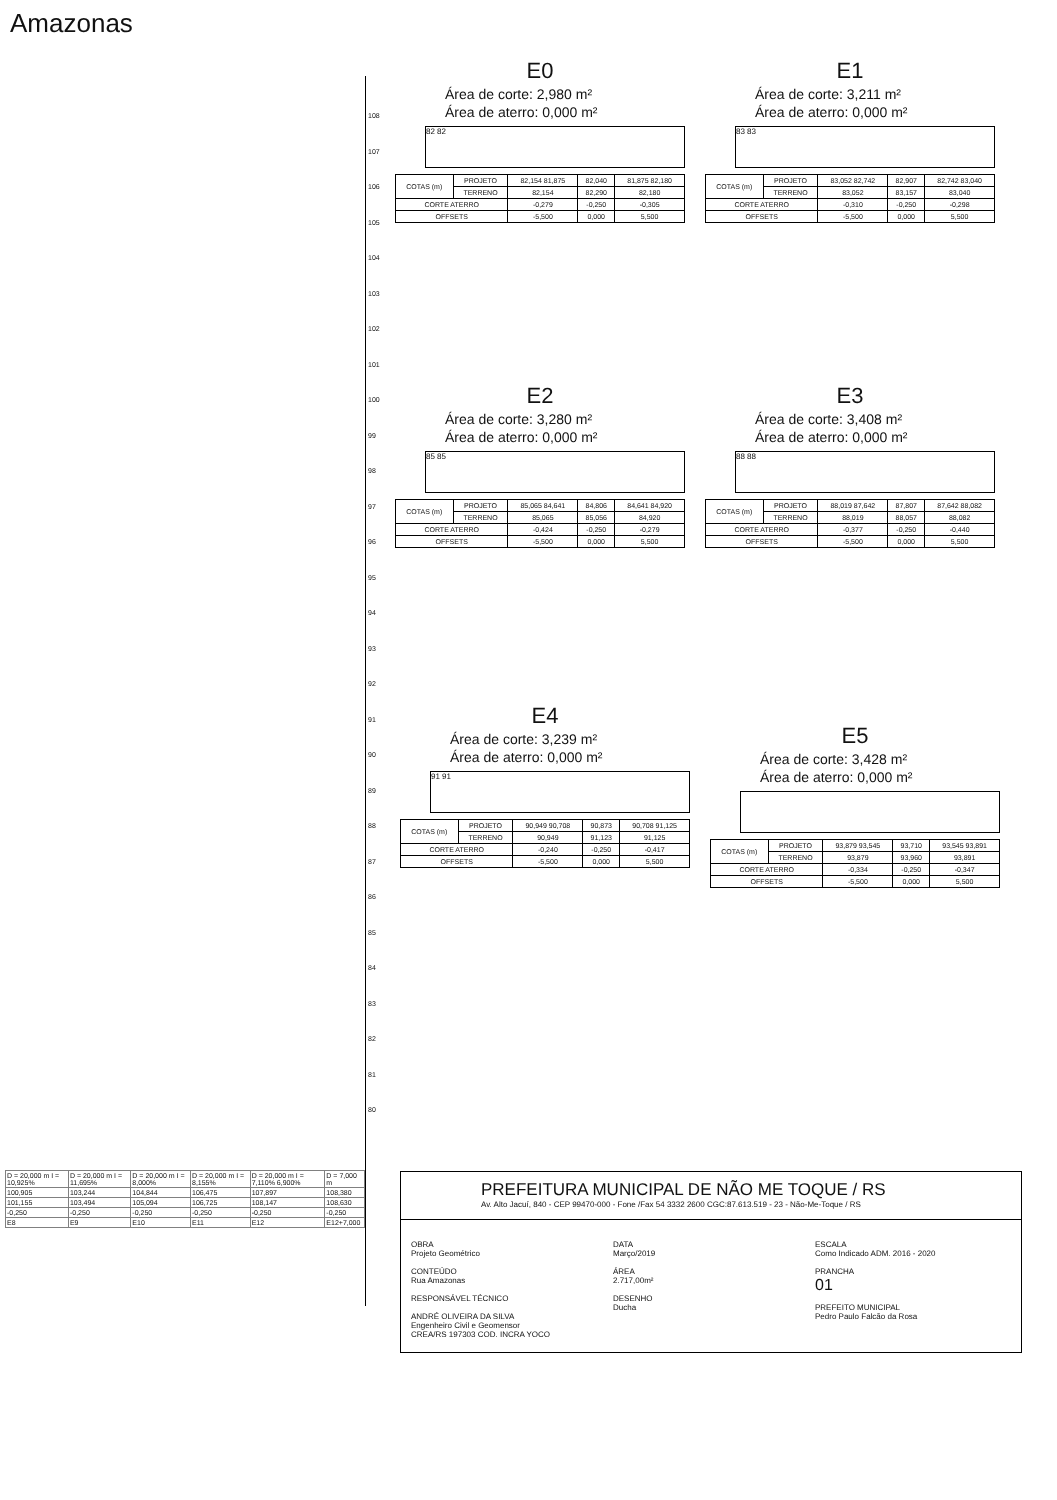Amazonas
108
107
106
105
104
103
102
101
100
99
98
97
96
95
94
93
92
91
90
89
88
87
86
85
84
83
82
81
80
E0
Área de corte: 2,980 m²
Área de aterro: 0,000 m²
82 82
| COTAS (m) | PROJETO | 82,154 81,875 | 82,040 | 81,875 82,180 |
| | TERRENO | 82,154 | 82,290 | 82,180 |
| CORTE ATERRO | | -0,279 | -0,250 | -0,305 |
| OFFSETS | | -5,500 | 0,000 | 5,500 |
E1
Área de corte: 3,211 m²
Área de aterro: 0,000 m²
83 83
| COTAS (m) | PROJETO | 83,052 82,742 | 82,907 | 82,742 83,040 |
| | TERRENO | 83,052 | 83,157 | 83,040 |
| CORTE ATERRO | | -0,310 | -0,250 | -0,298 |
| OFFSETS | | -5,500 | 0,000 | 5,500 |
E2
Área de corte: 3,280 m²
Área de aterro: 0,000 m²
85 85
| COTAS (m) | PROJETO | 85,065 84,641 | 84,806 | 84,641 84,920 |
| | TERRENO | 85,065 | 85,056 | 84,920 |
| CORTE ATERRO | | -0,424 | -0,250 | -0,279 |
| OFFSETS | | -5,500 | 0,000 | 5,500 |
E3
Área de corte: 3,408 m²
Área de aterro: 0,000 m²
88 88
| COTAS (m) | PROJETO | 88,019 87,642 | 87,807 | 87,642 88,082 |
| | TERRENO | 88,019 | 88,057 | 88,082 |
| CORTE ATERRO | | -0,377 | -0,250 | -0,440 |
| OFFSETS | | -5,500 | 0,000 | 5,500 |
E4
Área de corte: 3,239 m²
Área de aterro: 0,000 m²
91 91
| COTAS (m) | PROJETO | 90,949 90,708 | 90,873 | 90,708 91,125 |
| | TERRENO | 90,949 | 91,123 | 91,125 |
| CORTE ATERRO | | -0,240 | -0,250 | -0,417 |
| OFFSETS | | -5,500 | 0,000 | 5,500 |
E5
Área de corte: 3,428 m²
Área de aterro: 0,000 m²
| COTAS (m) | PROJETO | 93,879 93,545 | 93,710 | 93,545 93,891 |
| | TERRENO | 93,879 | 93,960 | 93,891 |
| CORTE ATERRO | | -0,334 | -0,250 | -0,347 |
| OFFSETS | | -5,500 | 0,000 | 5,500 |
| D = 20,000 m I = 10,925% | D = 20,000 m I = 11,695% | D = 20,000 m I = 8,000% | D = 20,000 m I = 8,155% | D = 20,000 m I = 7,110% 6,900% | D = 7,000 m |
| 100,905 | 103,244 | 104,844 | 106,475 | 107,897 | 108,380 |
| 101,155 | 103,494 | 105,094 | 106,725 | 108,147 | 108,630 |
| -0,250 | -0,250 | -0,250 | -0,250 | -0,250 | -0,250 |
| E8 | E9 | E10 | E11 | E12 | E12+7,000 |
PREFEITURA MUNICIPAL DE NÃO ME TOQUE / RS
Av. Alto Jacuí, 840 - CEP 99470-000 - Fone /Fax 54 3332 2600 CGC:87.613.519 - 23 - Não-Me-Toque / RS
OBRA
Projeto Geométrico
CONTEÚDO
Rua Amazonas
RESPONSÁVEL TÉCNICO
ANDRÉ OLIVEIRA DA SILVA
Engenheiro Civil e Geomensor
CREA/RS 197303 COD. INCRA YOCO
DATA
Março/2019
ÁREA
2.717,00m²
DESENHO
Ducha
ESCALA
Como Indicado ADM. 2016 - 2020
PRANCHA
01
PREFEITO MUNICIPAL
Pedro Paulo Falcão da Rosa